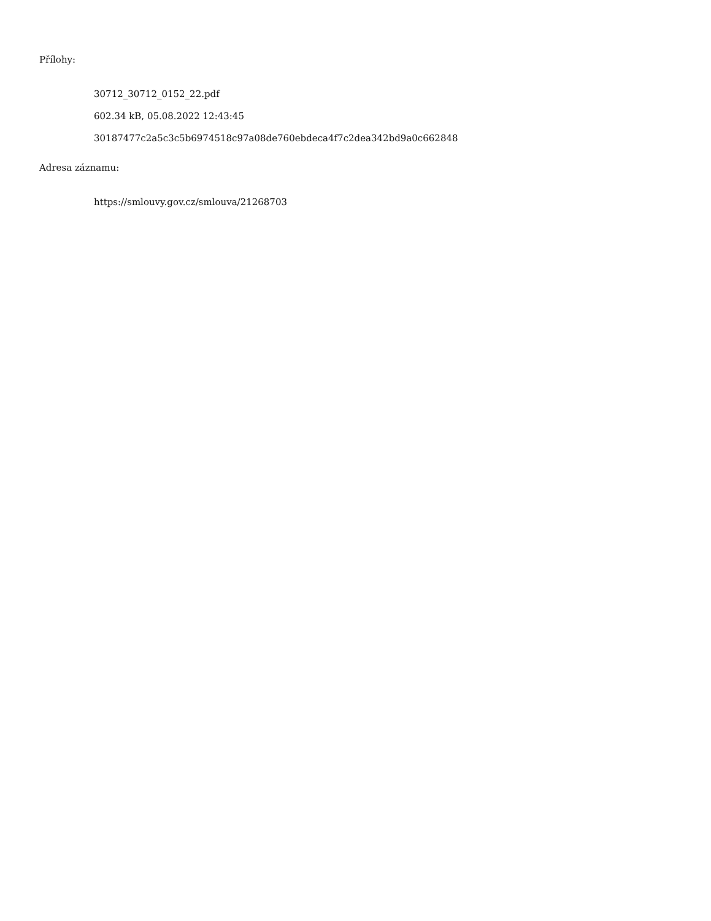Přílohy:
30712_30712_0152_22.pdf
602.34 kB, 05.08.2022 12:43:45
30187477c2a5c3c5b6974518c97a08de760ebdeca4f7c2dea342bd9a0c662848
Adresa záznamu:
https://smlouvy.gov.cz/smlouva/21268703